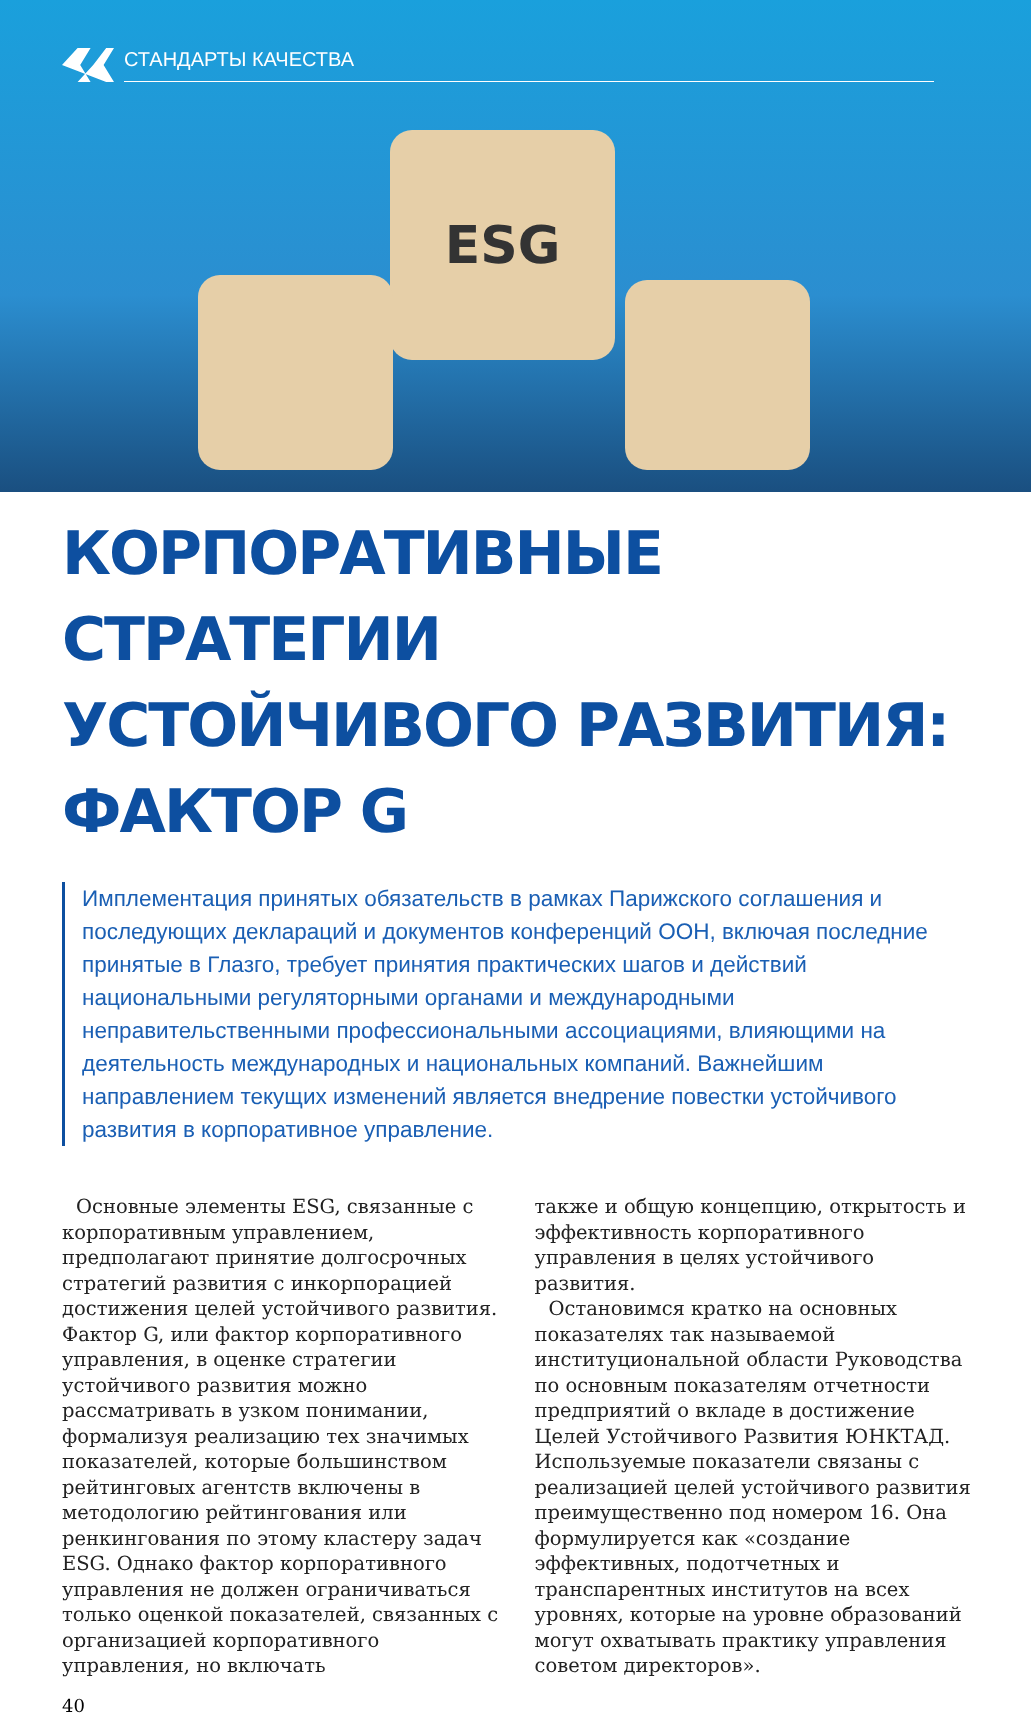СТАНДАРТЫ КАЧЕСТВА
ESG
КОРПОРАТИВНЫЕ СТРАТЕГИИ
УСТОЙЧИВОГО РАЗВИТИЯ: ФАКТОР G
Имплементация принятых обязательств в рамках Парижского соглашения и последующих деклараций и документов конференций ООН, включая последние принятые в Глазго, требует принятия практических шагов и действий национальными регуляторными органами и международными неправительственными профессиональными ассоциациями, влияющими на деятельность международных и национальных компаний. Важнейшим направлением текущих изменений является внедрение повестки устойчивого развития в корпоративное управление.
Основные элементы ESG, связанные с корпоративным управлением, предполагают принятие долгосрочных стратегий развития с инкорпорацией достижения целей устойчивого развития. Фактор G, или фактор корпоративного управления, в оценке стратегии устойчивого развития можно рассматривать в узком понимании, формализуя реализацию тех значимых показателей, которые большинством рейтинговых агентств включены в методологию рейтингования или ренкингования по этому кластеру задач ESG. Однако фактор корпоративного управления не должен ограничиваться только оценкой показателей, связанных с организацией корпоративного управления, но включать
также и общую концепцию, открытость и эффективность корпоративного управления в целях устойчивого развития.
Остановимся кратко на основных показателях так называемой институциональной области Руководства по основным показателям отчетности предприятий о вкладе в достижение Целей Устойчивого Развития ЮНКТАД. Используемые показатели связаны с реализацией целей устойчивого развития преимущественно под номером 16. Она формулируется как «создание эффективных, подотчетных и транспарентных институтов на всех уровнях, которые на уровне образований могут охватывать практику управления советом директоров».
40